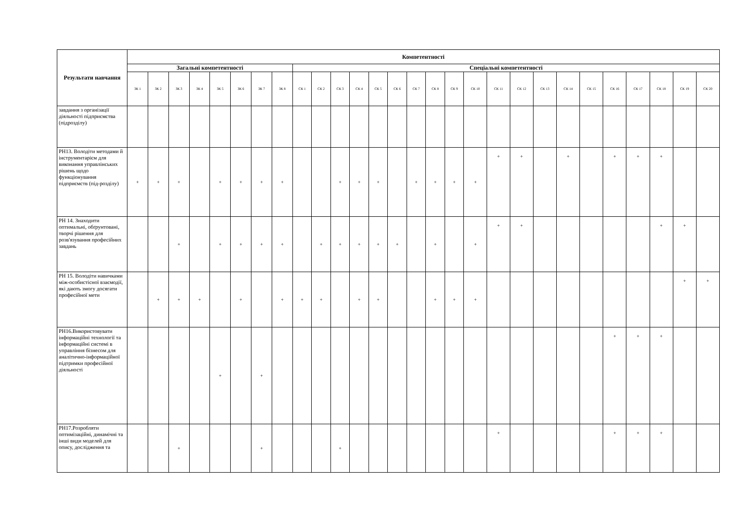| Результати навчання | Компетентності | | | | | | | | | | | | | | | | | | | | | | | | | | | |
| --- | --- | --- | --- | --- | --- | --- | --- | --- | --- | --- | --- | --- | --- | --- | --- | --- | --- | --- | --- | --- | --- | --- | --- | --- | --- | --- | --- | --- |
| | Загальні компетентності | | | | | | | | Спеціальні компетентності | | | | | | | | | | | | | | | | | | | |
| | ЗК 1 | ЗК 2 | ЗК 3 | ЗК 4 | ЗК 5 | ЗК 6 | ЗК 7 | ЗК 8 | СК 1 | СК 2 | СК 3 | СК 4 | СК 5 | СК 6 | СК 7 | СК 8 | СК 9 | СК 10 | СК 11 | СК 12 | СК 13 | СК 14 | СК 15 | СК 16 | СК 17 | СК 18 | СК 19 | СК 20 |
| завдання з організації діяльності підприємства (підрозділу) | | | | | | | | | | | | | | | | | | | | | | | | | | | | |
| РН13. Володіти методами й інструментарієм для виконання управлінських рішень щодо функціонування підприємств (під-розділу) | + | + | + | | + | + | + | + | | | + | + | + | | + | + | + | + | + | + | | + | | + | + | + | | |
| РН 14. Знаходити оптимальні, обґрунтовані, творчі рішення для розв'язування професійних завдань | | | + | | + | + | + | + | | + | + | + | + | + | | + | | + | + | + | | | | | | + | + | |
| РН 15. Володіти навичками між-особистісної взаємодії, які дають змогу досягати професійної мети | | + | + | + | | + | | + | + | + | | + | + | | | + | + | + | | | | | | | | | + | + |
| РН16.Використовувати інформаційні технології та інформаційні системі в управління бізнесом для аналітично-інформаційної підтримки професійної діяльності | | | | | + | | + | | | | | | | | | | | | | | | | | + | + | + | | |
| РН17.Розробляти оптимізаційні, динамічні та інші види моделей для опису, дослідження та | | | + | | | | + | | | | + | | | | | | | | + | | | | | + | + | + | | |